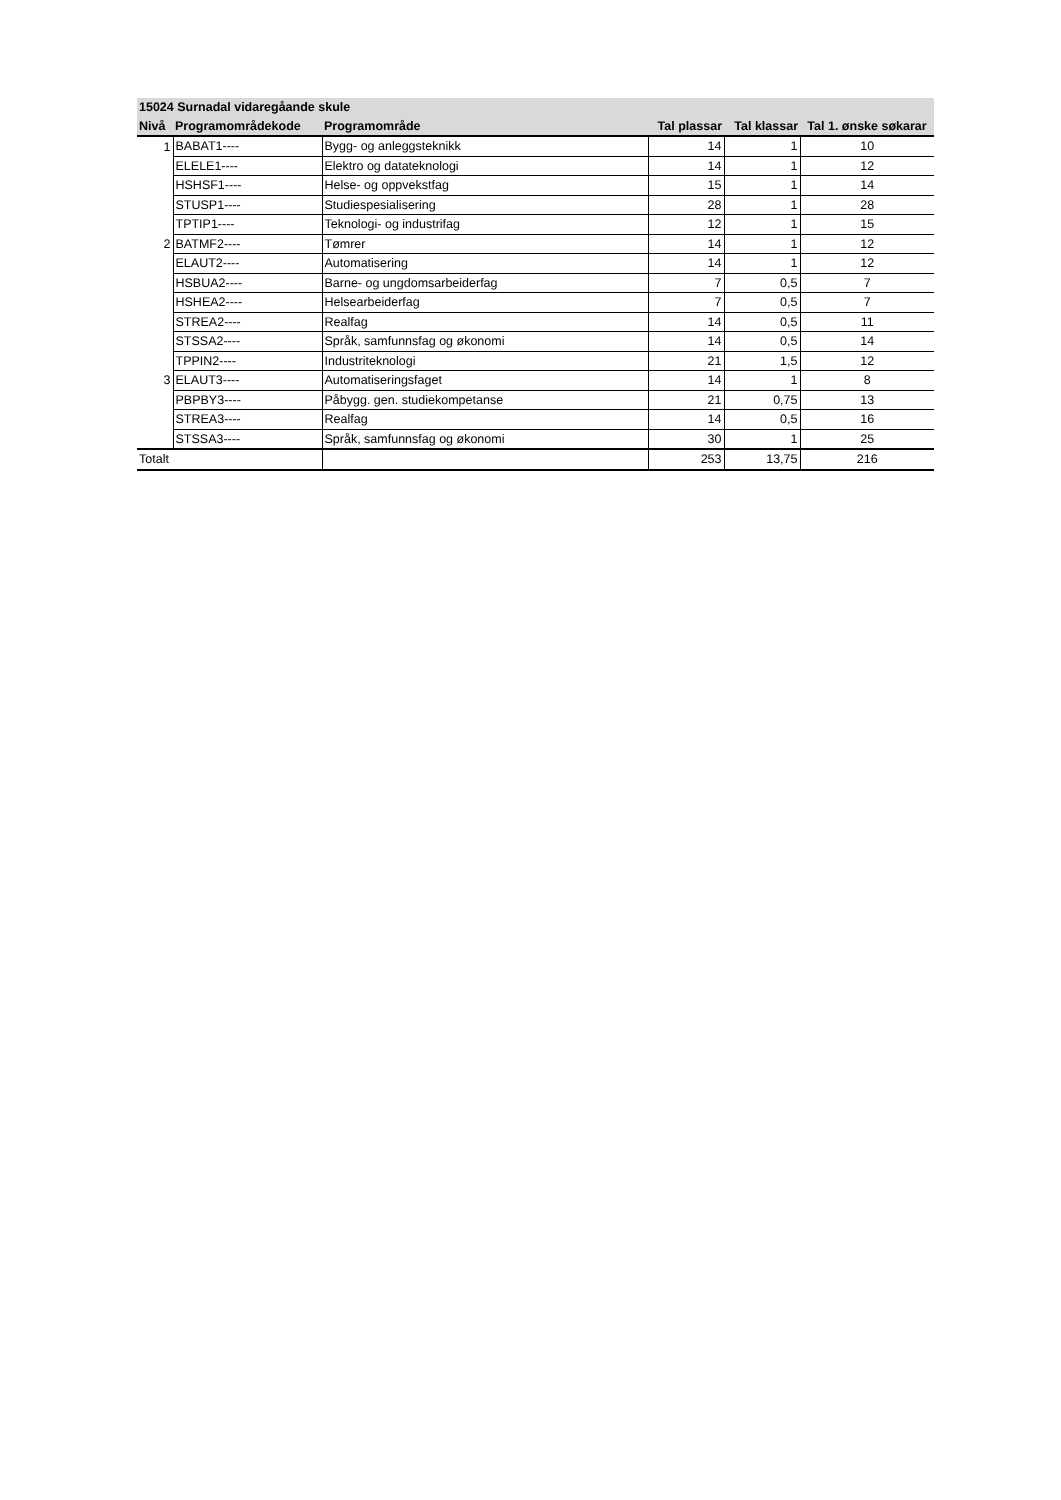| 15024 Surnadal vidaregåande skule | | | | | |
| --- | --- | --- | --- | --- | --- |
| Nivå | Programområdekode | Programområde | Tal plassar | Tal klassar | Tal 1. ønske søkarar |
| 1 | BABAT1---- | Bygg- og anleggsteknikk | 14 | 1 | 10 |
| | ELELE1---- | Elektro og datateknologi | 14 | 1 | 12 |
| | HSHSF1---- | Helse- og oppvekstfag | 15 | 1 | 14 |
| | STUSP1---- | Studiespesialisering | 28 | 1 | 28 |
| | TPTIP1---- | Teknologi- og industrifag | 12 | 1 | 15 |
| 2 | BATMF2---- | Tømrer | 14 | 1 | 12 |
| | ELAUT2---- | Automatisering | 14 | 1 | 12 |
| | HSBUA2---- | Barne- og ungdomsarbeiderfag | 7 | 0,5 | 7 |
| | HSHEA2---- | Helsearbeiderfag | 7 | 0,5 | 7 |
| | STREA2---- | Realfag | 14 | 0,5 | 11 |
| | STSSA2---- | Språk, samfunnsfag og økonomi | 14 | 0,5 | 14 |
| | TPPIN2---- | Industriteknologi | 21 | 1,5 | 12 |
| 3 | ELAUT3---- | Automatiseringsfaget | 14 | 1 | 8 |
| | PBPBY3---- | Påbygg. gen. studiekompetanse | 21 | 0,75 | 13 |
| | STREA3---- | Realfag | 14 | 0,5 | 16 |
| | STSSA3---- | Språk, samfunnsfag og økonomi | 30 | 1 | 25 |
| Totalt | | | 253 | 13,75 | 216 |